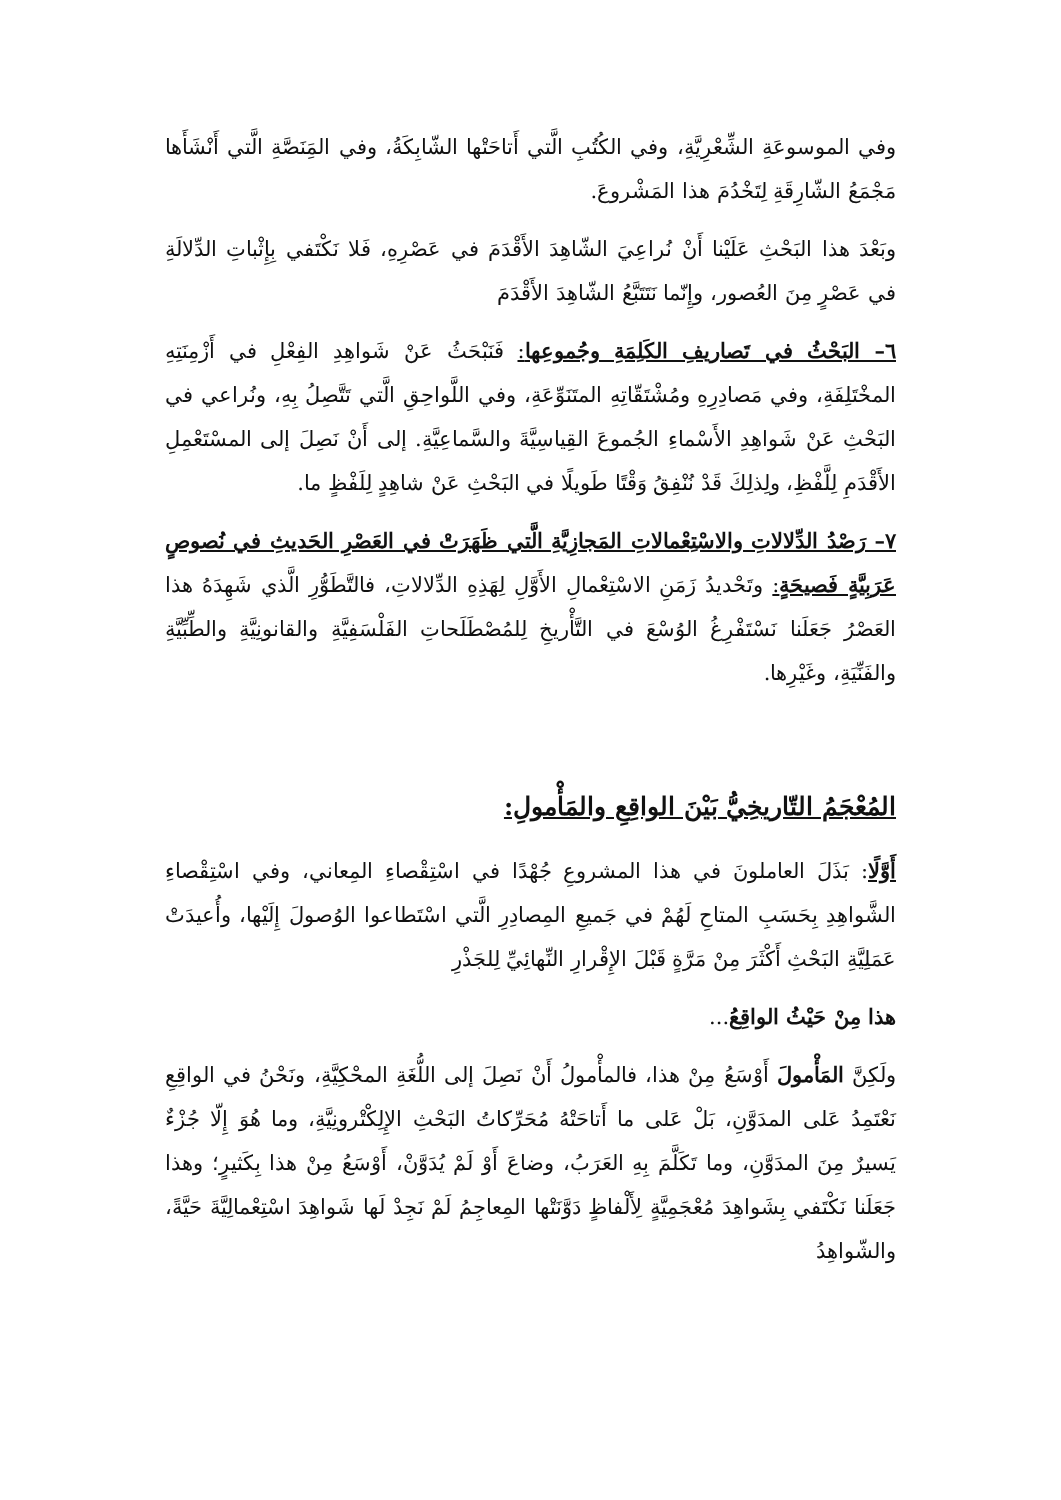وفي الموسوعَةِ الشِّعْرِيَّةِ، وفي الكُتُبِ الَّتي أَتاحَتْها الشّابِكَةُ، وفي المَِنَصَّةِ الَّتي أَنْشَأَها مَجْمَعُ الشّارِقَةِ لِتَخْدُمَ هذا المَشْروعَ.
وبَعْدَ هذا البَحْثِ عَلَيْنا أَنْ نُراعِيَ الشّاهِدَ الأَقْدَمَ في عَصْرِهِ، فَلا نَكْتَفي بِإِثْباتِ الدِّلالَةِ في عَصْرٍ مِنَ العُصور، وإِنّما نَتَتَبَّعُ الشّاهِدَ الأَقْدَمَ
٦– البَحْثُ في تَصاريفِ الكَلِمَةِ وجُموعِها: فَنَبْحَثُ عَنْ شَواهِدِ الفِعْلِ في أَزْمِنَتِهِ المخْتَلِفَةِ، وفي مَصادِرِهِ ومُشْتَقّاتِهِ المتَنَوِّعَةِ، وفي اللَّواحِقِ الَّتي تَتَّصِلُ بِهِ، ونُراعي في البَحْثِ عَنْ شَواهِدِ الأَسْماءِ الجُموعَ القِياسِيَّةَ والسَّماعِيَّةِ. إلى أَنْ نَصِلَ إلى المسْتَعْمِلِ الأَقْدَمِ لِلَّفْظِ، ولِذلِكَ قَدْ نُنْفِقُ وَقْتًا طَويلًا في البَحْثِ عَنْ شاهِدٍ لِلَفْظٍ ما.
٧– رَصْدُ الدِّلالاتِ والاسْتِعْمالاتِ المَجازِيَّةِ الَّتي ظَهَرَتْ في العَصْرِ الحَديثِ في نُصوصٍ عَرَبِيَّةٍ فَصيحَةٍ: وتَحْديدُ زَمَنِ الاسْتِعْمالِ الأَوَّلِ لِهَذِهِ الدِّلالاتِ، فالتَّطَوُّرِ الَّذي شَهِدَهُ هذا العَصْرُ جَعَلَنا نَسْتَفْرِغُ الوُسْعَ في التَّأْريخِ لِلمُصْطَلَحاتِ الفَلْسَفِيَّةِ والقانونِيَّةِ والطِّبِّيَّةِ والفَنِّيَةِ، وغَيْرِها.
المُعْجَمُ التّاريخِيُّ بَيْنَ الواقِعِ والمَأْمولِ:
أَوَّلًا: بَذَلَ العاملونَ في هذا المشروعِ جُهْدًا في اسْتِقْصاءِ المِعاني، وفي اسْتِقْصاءِ الشَّواهِدِ بِحَسَبِ المتاحِ لَهُمْ في جَميعِ المِصادِرِ الَّتي اسْتَطاعوا الوُصولَ إِلَيْها، وأُعيدَتْ عَمَلِيَّةِ البَحْثِ أَكْثَرَ مِنْ مَرَّةٍ قَبْلَ الإِقْرارِ النِّهائِيِّ لِلجَذْرِ
هذا مِنْ حَيْثُ الواقِعُ...
ولَكِنَّ المَأْمولَ أَوْسَعُ مِنْ هذا، فالمأْمولُ أَنْ نَصِلَ إلى اللُّغَةِ المحْكِيَّةِ، ونَحْنُ في الواقِعِ نَعْتَمِدُ عَلى المدَوَّنِ، بَلْ عَلى ما أَتاحَتْهُ مُحَرِّكاتُ البَحْثِ الإِلِكْتْرونِيَّةِ، وما هُوَ إِلّا جُزْءٌ يَسيرٌ مِنَ المدَوَّنِ، وما تَكَلَّمَ بِهِ العَرَبُ، وضاعَ أَوْ لَمْ يُدَوَّنْ، أَوْسَعُ مِنْ هذا بِكَثيرٍ؛ وهذا جَعَلَنا نَكْتَفي بِشَواهِدَ مُعْجَمِيَّةٍ لِأَلْفاظٍ دَوَّنَتْها المِعاجِمُ لَمْ نَجِدْ لَها شَواهِدَ اسْتِعْمالِيَّةَ حَيَّةً، والشّواهِدُ